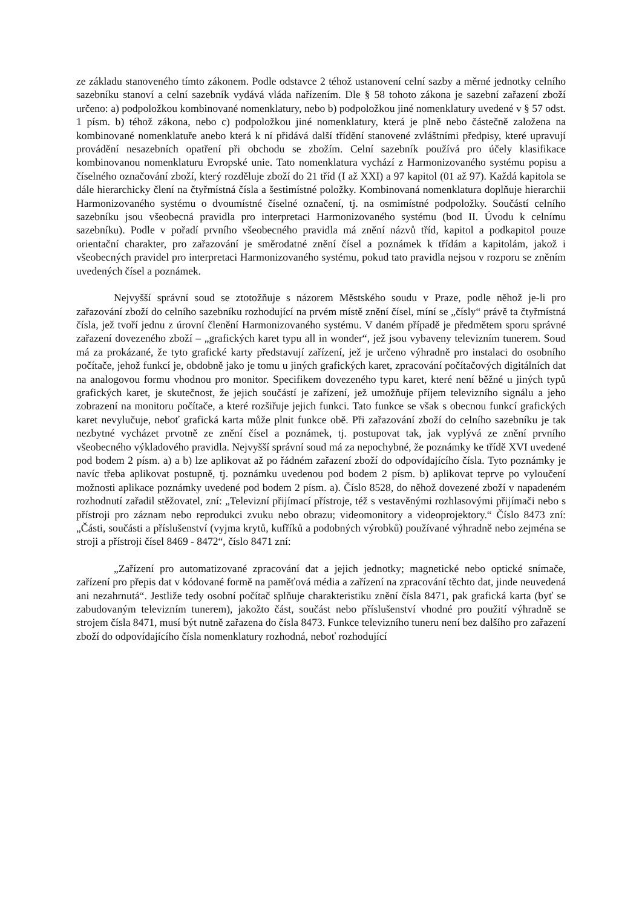ze základu stanoveného tímto zákonem. Podle odstavce 2 téhož ustanovení celní sazby a měrné jednotky celního sazebníku stanoví a celní sazebník vydává vláda nařízením. Dle § 58 tohoto zákona je sazební zařazení zboží určeno: a) podpoložkou kombinované nomenklatury, nebo b) podpoložkou jiné nomenklatury uvedené v § 57 odst. 1 písm. b) téhož zákona, nebo c) podpoložkou jiné nomenklatury, která je plně nebo částečně založena na kombinované nomenklatuře anebo která k ní přidává další třídění stanovené zvláštními předpisy, které upravují provádění nesazebních opatření při obchodu se zbožím. Celní sazebník používá pro účely klasifikace kombinovanou nomenklaturu Evropské unie. Tato nomenklatura vychází z Harmonizovaného systému popisu a číselného označování zboží, který rozděluje zboží do 21 tříd (I až XXI) a 97 kapitol (01 až 97). Každá kapitola se dále hierarchicky člení na čtyřmístná čísla a šestimístné položky. Kombinovaná nomenklatura doplňuje hierarchii Harmonizovaného systému o dvoumístné číselné označení, tj. na osmimístné podpoložky. Součástí celního sazebníku jsou všeobecná pravidla pro interpretaci Harmonizovaného systému (bod II. Úvodu k celnímu sazebníku). Podle v pořadí prvního všeobecného pravidla má znění názvů tříd, kapitol a podkapitol pouze orientační charakter, pro zařazování je směrodatné znění čísel a poznámek k třídám a kapitolám, jakož i všeobecných pravidel pro interpretaci Harmonizovaného systému, pokud tato pravidla nejsou v rozporu se zněním uvedených čísel a poznámek.
Nejvyšší správní soud se ztotožňuje s názorem Městského soudu v Praze, podle něhož je-li pro zařazování zboží do celního sazebníku rozhodující na prvém místě znění čísel, míní se „čísly“ právě ta čtyřmístná čísla, jež tvoří jednu z úrovní členění Harmonizovaného systému. V daném případě je předmětem sporu správné zařazení dovezeného zboží – „grafických karet typu all in wonder“, jež jsou vybaveny televizním tunerem. Soud má za prokázané, že tyto grafické karty představují zařízení, jež je určeno výhradně pro instalaci do osobního počítače, jehož funkcí je, obdobně jako je tomu u jiných grafických karet, zpracování počítačových digitálních dat na analogovou formu vhodnou pro monitor. Specifikem dovezeného typu karet, které není běžné u jiných typů grafických karet, je skutečnost, že jejich součástí je zařízení, jež umožňuje příjem televizního signálu a jeho zobrazení na monitoru počítače, a které rozšiřuje jejich funkci. Tato funkce se však s obecnou funkcí grafických karet nevylučuje, neboť grafická karta může plnit funkce obě. Při zařazování zboží do celního sazebníku je tak nezbytné vycházet prvotně ze znění čísel a poznámek, tj. postupovat tak, jak vyplývá ze znění prvního všeobecného výkladového pravidla. Nejvyšší správní soud má za nepochybné, že poznámky ke třídě XVI uvedené pod bodem 2 písm. a) a b) lze aplikovat až po řádném zařazení zboží do odpovídajícího čísla. Tyto poznámky je navíc třeba aplikovat postupně, tj. poznámku uvedenou pod bodem 2 písm. b) aplikovat teprve po vyloučení možnosti aplikace poznámky uvedené pod bodem 2 písm. a). Číslo 8528, do něhož dovezené zboží v napadeném rozhodnutí zařadil stěžovatel, zní: „Televizní přijímací přístroje, též s vestavěnými rozhlasovými přijímači nebo s přístroji pro záznam nebo reprodukci zvuku nebo obrazu; videomonitory a videoprojektory.“ Číslo 8473 zní: „Části, součásti a příslušenství (vyjma krytů, kufříků a podobných výrobků) používané výhradně nebo zejména se stroji a přístroji čísel 8469 - 8472“, číslo 8471 zní:
„Zařízení pro automatizované zpracování dat a jejich jednotky; magnetické nebo optické snímače, zařízení pro přepis dat v kódované formě na paměťová média a zařízení na zpracování těchto dat, jinde neuvedená ani nezahrnutá“. Jestliže tedy osobní počítač splňuje charakteristiku znění čísla 8471, pak grafická karta (byť se zabudovaným televizním tunerem), jakožto část, součást nebo příslušenství vhodné pro použití výhradně se strojem čísla 8471, musí být nutně zařazena do čísla 8473. Funkce televizního tuneru není bez dalšího pro zařazení zboží do odpovídajícího čísla nomenklatury rozhodná, neboť rozhodující